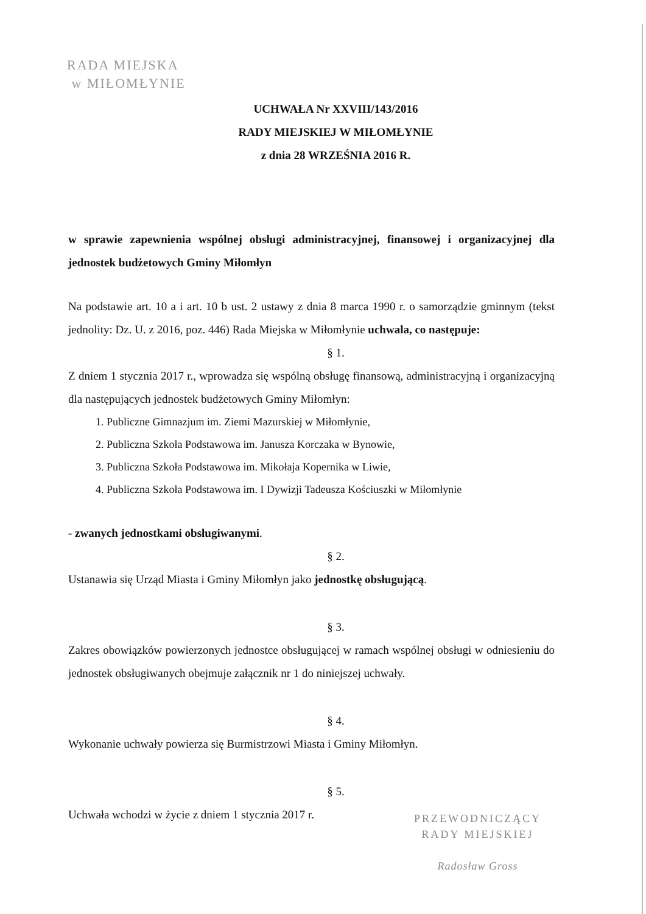RADA MIEJSKA
w MIŁOMŁYNIE
UCHWAŁA Nr XXVIII/143/2016
RADY MIEJSKIEJ W MIŁOMŁYNIE
z dnia 28 WRZEŚNIA 2016 R.
w sprawie zapewnienia wspólnej obsługi administracyjnej, finansowej i organizacyjnej dla jednostek budżetowych Gminy Miłomłyn
Na podstawie art. 10 a i art. 10 b ust. 2 ustawy z dnia 8 marca 1990 r. o samorządzie gminnym (tekst jednolity: Dz. U. z 2016, poz. 446) Rada Miejska w Miłomłynie uchwala, co następuje:
§ 1.
Z dniem 1 stycznia 2017 r., wprowadza się wspólną obsługę finansową, administracyjną i organizacyjną dla następujących jednostek budżetowych Gminy Miłomłyn:
1. Publiczne Gimnazjum im. Ziemi Mazurskiej w Miłomłynie,
2. Publiczna Szkoła Podstawowa im. Janusza Korczaka w Bynowie,
3. Publiczna Szkoła Podstawowa im. Mikołaja Kopernika w Liwie,
4. Publiczna Szkoła Podstawowa im. I Dywizji Tadeusza Kościuszki w Miłomłynie
- zwanych jednostkami obsługiwanymi.
§ 2.
Ustanawia się Urząd Miasta i Gminy Miłomłyn jako jednostkę obsługującą.
§ 3.
Zakres obowiązków powierzonych jednostce obsługującej w ramach wspólnej obsługi w odniesieniu do jednostek obsługiwanych obejmuje załącznik nr 1 do niniejszej uchwały.
§ 4.
Wykonanie uchwały powierza się Burmistrzowi Miasta i Gminy Miłomłyn.
§ 5.
Uchwała wchodzi w życie z dniem 1 stycznia 2017 r.
PRZEWODNICZĄCY
RADY MIEJSKIEJ
Radosław Gross